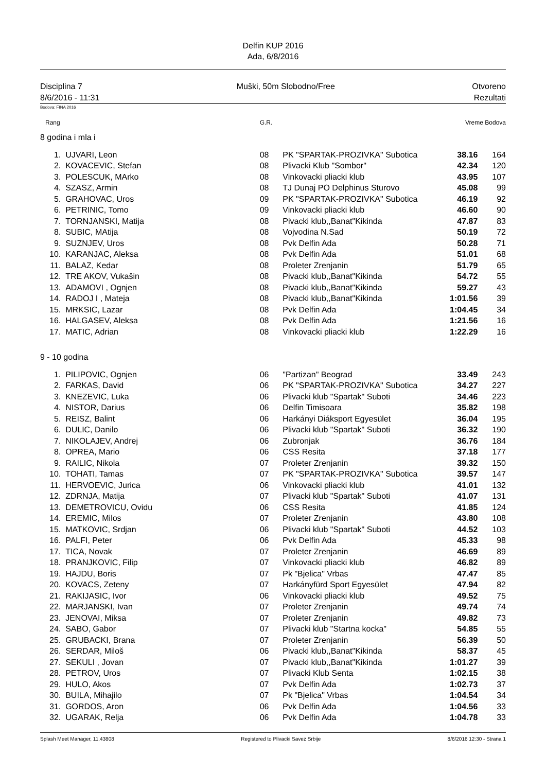Delfin KUP 2016
Ada, 6/8/2016
Disciplina 7
8/6/2016 - 11:31
Muški, 50m Slobodno/Free Otvoreno
Rezultati
Bodova: FINA 2016
| Rang | | G.R. | | Vreme Bodova | | |
| 8 godina i mla i | | | | | | |
| 1. | UJVARI, Leon | 08 | PK "SPARTAK-PROZIVKA" Subotica | 38.16 | 164 | |
| 2. | KOVACEVIC, Stefan | 08 | Plivacki Klub "Sombor" | 42.34 | 120 | |
| 3. | POLESCUK, MArko | 08 | Vinkovacki pliacki klub | 43.95 | 107 | |
| 4. | SZASZ, Armin | 08 | TJ Dunaj PO Delphinus Sturovo | 45.08 | 99 | |
| 5. | GRAHOVAC, Uros | 09 | PK "SPARTAK-PROZIVKA" Subotica | 46.19 | 92 | |
| 6. | PETRINIC, Tomo | 09 | Vinkovacki pliacki klub | 46.60 | 90 | |
| 7. | TORNJANSKI, Matija | 08 | Pivacki klub,,Banat"Kikinda | 47.87 | 83 | |
| 8. | SUBIC, MAtija | 08 | Vojvodina N.Sad | 50.19 | 72 | |
| 9. | SUZNJEV, Uros | 08 | Pvk Delfin Ada | 50.28 | 71 | |
| 10. | KARANJAC, Aleksa | 08 | Pvk Delfin Ada | 51.01 | 68 | |
| 11. | BALAZ, Kedar | 08 | Proleter Zrenjanin | 51.79 | 65 | |
| 12. | TRE AKOV, Vukašin | 08 | Pivacki klub,,Banat"Kikinda | 54.72 | 55 | |
| 13. | ADAMOVI , Ognjen | 08 | Pivacki klub,,Banat"Kikinda | 59.27 | 43 | |
| 14. | RADOJ I , Mateja | 08 | Pivacki klub,,Banat"Kikinda | 1:01.56 | 39 | |
| 15. | MRKSIC, Lazar | 08 | Pvk Delfin Ada | 1:04.45 | 34 | |
| 16. | HALGASEV, Aleksa | 08 | Pvk Delfin Ada | 1:21.56 | 16 | |
| 17. | MATIC, Adrian | 08 | Vinkovacki pliacki klub | 1:22.29 | 16 | |
| 9 - 10 godina | | | | | | |
| 1. | PILIPOVIC, Ognjen | 06 | "Partizan" Beograd | 33.49 | 243 | |
| 2. | FARKAS, David | 06 | PK "SPARTAK-PROZIVKA" Subotica | 34.27 | 227 | |
| 3. | KNEZEVIC, Luka | 06 | Plivacki klub "Spartak" Suboti | 34.46 | 223 | |
| 4. | NISTOR, Darius | 06 | Delfin Timisoara | 35.82 | 198 | |
| 5. | REISZ, Balint | 06 | Harkányi Diáksport Egyesület | 36.04 | 195 | |
| 6. | DULIC, Danilo | 06 | Plivacki klub "Spartak" Suboti | 36.32 | 190 | |
| 7. | NIKOLAJEV, Andrej | 06 | Zubronjak | 36.76 | 184 | |
| 8. | OPREA, Mario | 06 | CSS Resita | 37.18 | 177 | |
| 9. | RAILIC, Nikola | 07 | Proleter Zrenjanin | 39.32 | 150 | |
| 10. | TOHATI, Tamas | 07 | PK "SPARTAK-PROZIVKA" Subotica | 39.57 | 147 | |
| 11. | HERVOEVIC, Jurica | 06 | Vinkovacki pliacki klub | 41.01 | 132 | |
| 12. | ZDRNJA, Matija | 07 | Plivacki klub "Spartak" Suboti | 41.07 | 131 | |
| 13. | DEMETROVICU, Ovidu | 06 | CSS Resita | 41.85 | 124 | |
| 14. | EREMIC, Milos | 07 | Proleter Zrenjanin | 43.80 | 108 | |
| 15. | MATKOVIC, Srdjan | 06 | Plivacki klub "Spartak" Suboti | 44.52 | 103 | |
| 16. | PALFI, Peter | 06 | Pvk Delfin Ada | 45.33 | 98 | |
| 17. | TICA, Novak | 07 | Proleter Zrenjanin | 46.69 | 89 | |
| 18. | PRANJKOVIC, Filip | 07 | Vinkovacki pliacki klub | 46.82 | 89 | |
| 19. | HAJDU, Boris | 07 | Pk "Bjelica" Vrbas | 47.47 | 85 | |
| 20. | KOVACS, Zeteny | 07 | Harkányfürd Sport Egyesület | 47.94 | 82 | |
| 21. | RAKIJASIC, Ivor | 06 | Vinkovacki pliacki klub | 49.52 | 75 | |
| 22. | MARJANSKI, Ivan | 07 | Proleter Zrenjanin | 49.74 | 74 | |
| 23. | JENOVAI, Miksa | 07 | Proleter Zrenjanin | 49.82 | 73 | |
| 24. | SABO, Gabor | 07 | Plivacki klub "Startna kocka" | 54.85 | 55 | |
| 25. | GRUBACKI, Brana | 07 | Proleter Zrenjanin | 56.39 | 50 | |
| 26. | SERDAR, Miloš | 06 | Pivacki klub,,Banat"Kikinda | 58.37 | 45 | |
| 27. | SEKULI , Jovan | 07 | Pivacki klub,,Banat"Kikinda | 1:01.27 | 39 | |
| 28. | PETROV, Uros | 07 | Plivacki Klub Senta | 1:02.15 | 38 | |
| 29. | HULO, Akos | 07 | Pvk Delfin Ada | 1:02.73 | 37 | |
| 30. | BUILA, Mihajilo | 07 | Pk "Bjelica" Vrbas | 1:04.54 | 34 | |
| 31. | GORDOS, Aron | 06 | Pvk Delfin Ada | 1:04.56 | 33 | |
| 32. | UGARAK, Relja | 06 | Pvk Delfin Ada | 1:04.78 | 33 | |
Splash Meet Manager, 11.43808 Registered to Plivacki Savez Srbije
8/6/2016 12:30 - Strana 1